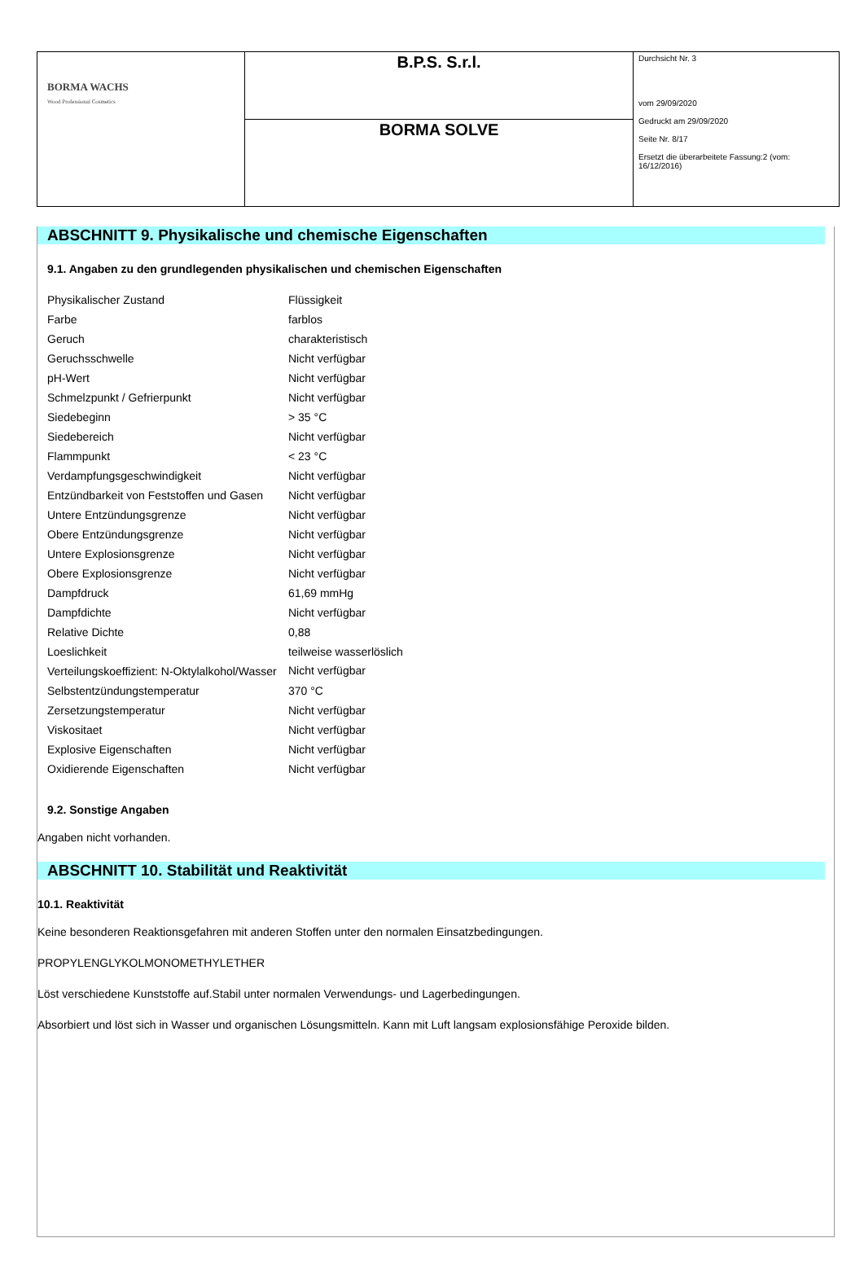| BORMA WACHS Wood Professional Cosmetics | B.P.S. S.r.l. | Durchsicht Nr. 3 vom 29/09/2020 Gedruckt am 29/09/2020 Seite Nr. 8/17 Ersetzt die überarbeitete Fassung:2 (vom: 16/12/2016) |
| | BORMA SOLVE | |
ABSCHNITT 9. Physikalische und chemische Eigenschaften
9.1. Angaben zu den grundlegenden physikalischen und chemischen Eigenschaften
| Physikalischer Zustand | Flüssigkeit |
| Farbe | farblos |
| Geruch | charakteristisch |
| Geruchsschwelle | Nicht verfügbar |
| pH-Wert | Nicht verfügbar |
| Schmelzpunkt / Gefrierpunkt | Nicht verfügbar |
| Siedebeginn | > 35 °C |
| Siedebereich | Nicht verfügbar |
| Flammpunkt | < 23 °C |
| Verdampfungsgeschwindigkeit | Nicht verfügbar |
| Entzündbarkeit von Feststoffen und Gasen | Nicht verfügbar |
| Untere Entzündungsgrenze | Nicht verfügbar |
| Obere Entzündungsgrenze | Nicht verfügbar |
| Untere Explosionsgrenze | Nicht verfügbar |
| Obere Explosionsgrenze | Nicht verfügbar |
| Dampfdruck | 61,69 mmHg |
| Dampfdichte | Nicht verfügbar |
| Relative Dichte | 0,88 |
| Loeslichkeit | teilweise wasserlöslich |
| Verteilungskoeffizient: N-Oktylalkohol/Wasser | Nicht verfügbar |
| Selbstentzündungstemperatur | 370 °C |
| Zersetzungstemperatur | Nicht verfügbar |
| Viskositaet | Nicht verfügbar |
| Explosive Eigenschaften | Nicht verfügbar |
| Oxidierende Eigenschaften | Nicht verfügbar |
9.2. Sonstige Angaben
Angaben nicht vorhanden.
ABSCHNITT 10. Stabilität und Reaktivität
10.1. Reaktivität
Keine besonderen Reaktionsgefahren mit anderen Stoffen unter den normalen Einsatzbedingungen.
PROPYLENGLYKOLMONOMETHYLETHER
Löst verschiedene Kunststoffe auf.Stabil unter normalen Verwendungs- und Lagerbedingungen.
Absorbiert und löst sich in Wasser und organischen Lösungsmitteln. Kann mit Luft langsam explosionsfähige Peroxide bilden.